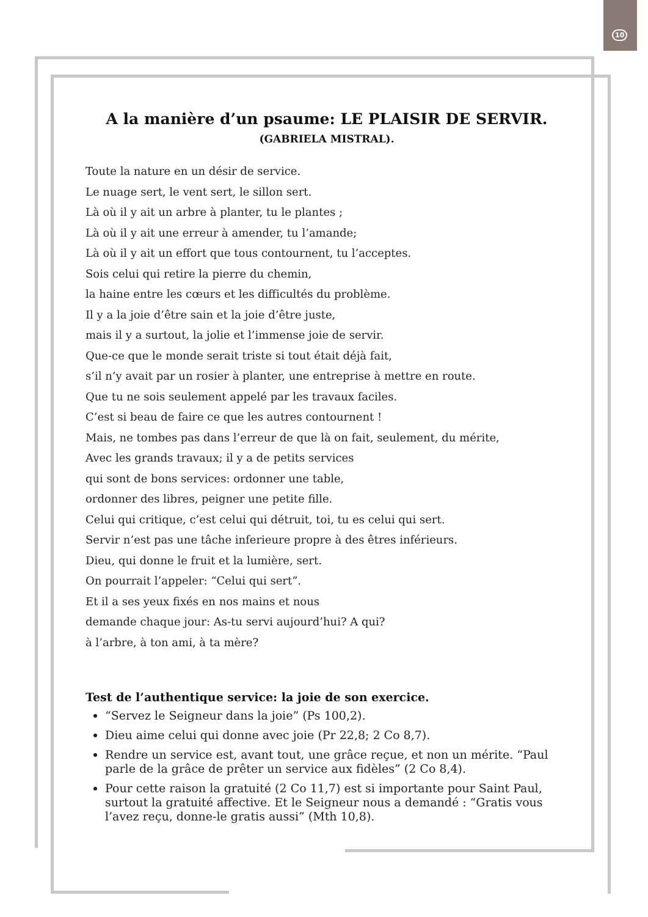10
A la manière d’un psaume: LE PLAISIR DE SERVIR.
(GABRIELA MISTRAL).
Toute la nature en un désir de service.
Le nuage sert, le vent sert, le sillon sert.
Là où il y ait un arbre à planter, tu le plantes ;
Là où il y ait une erreur à amender, tu l’amande;
Là où il y ait un effort que tous contournent, tu l’acceptes.
Sois celui qui retire la pierre du chemin,
la haine entre les cœurs et les difficultés du problème.
Il y a la joie d’être sain et la joie d’être juste,
mais il y a surtout, la jolie et l’immense joie de servir.
Que-ce que le monde serait triste si tout était déjà fait,
s’il n’y avait par un rosier à planter, une entreprise à mettre en route.
Que tu ne sois seulement appelé par les travaux faciles.
C’est si beau de faire ce que les autres contournent !
Mais, ne tombes pas dans l’erreur de que là on fait, seulement, du mérite,
Avec les grands travaux; il y a de petits services
qui sont de bons services: ordonner une table,
ordonner des libres, peigner une petite fille.
Celui qui critique, c’est celui qui détruit, toi, tu es celui qui sert.
Servir n’est pas une tâche inferieure propre à des êtres inférieurs.
Dieu, qui donne le fruit et la lumière, sert.
On pourrait l’appeler: “Celui qui sert”.
Et il a ses yeux fixés en nos mains et nous
demande chaque jour: As-tu servi aujourd’hui? A qui?
à l’arbre, à ton ami, à ta mère?
Test de l’authentique service: la joie de son exercice.
“Servez le Seigneur dans la joie” (Ps 100,2).
Dieu aime celui qui donne avec joie (Pr 22,8; 2 Co 8,7).
Rendre un service est, avant tout, une grâce reçue, et non un mérite. “Paul parle de la grâce de prêter un service aux fidèles” (2 Co 8,4).
Pour cette raison la gratuité (2 Co 11,7) est si importante pour Saint Paul, surtout la gratuité affective. Et le Seigneur nous a demandé : “Gratis vous l’avez reçu, donne-le gratis aussi” (Mth 10,8).